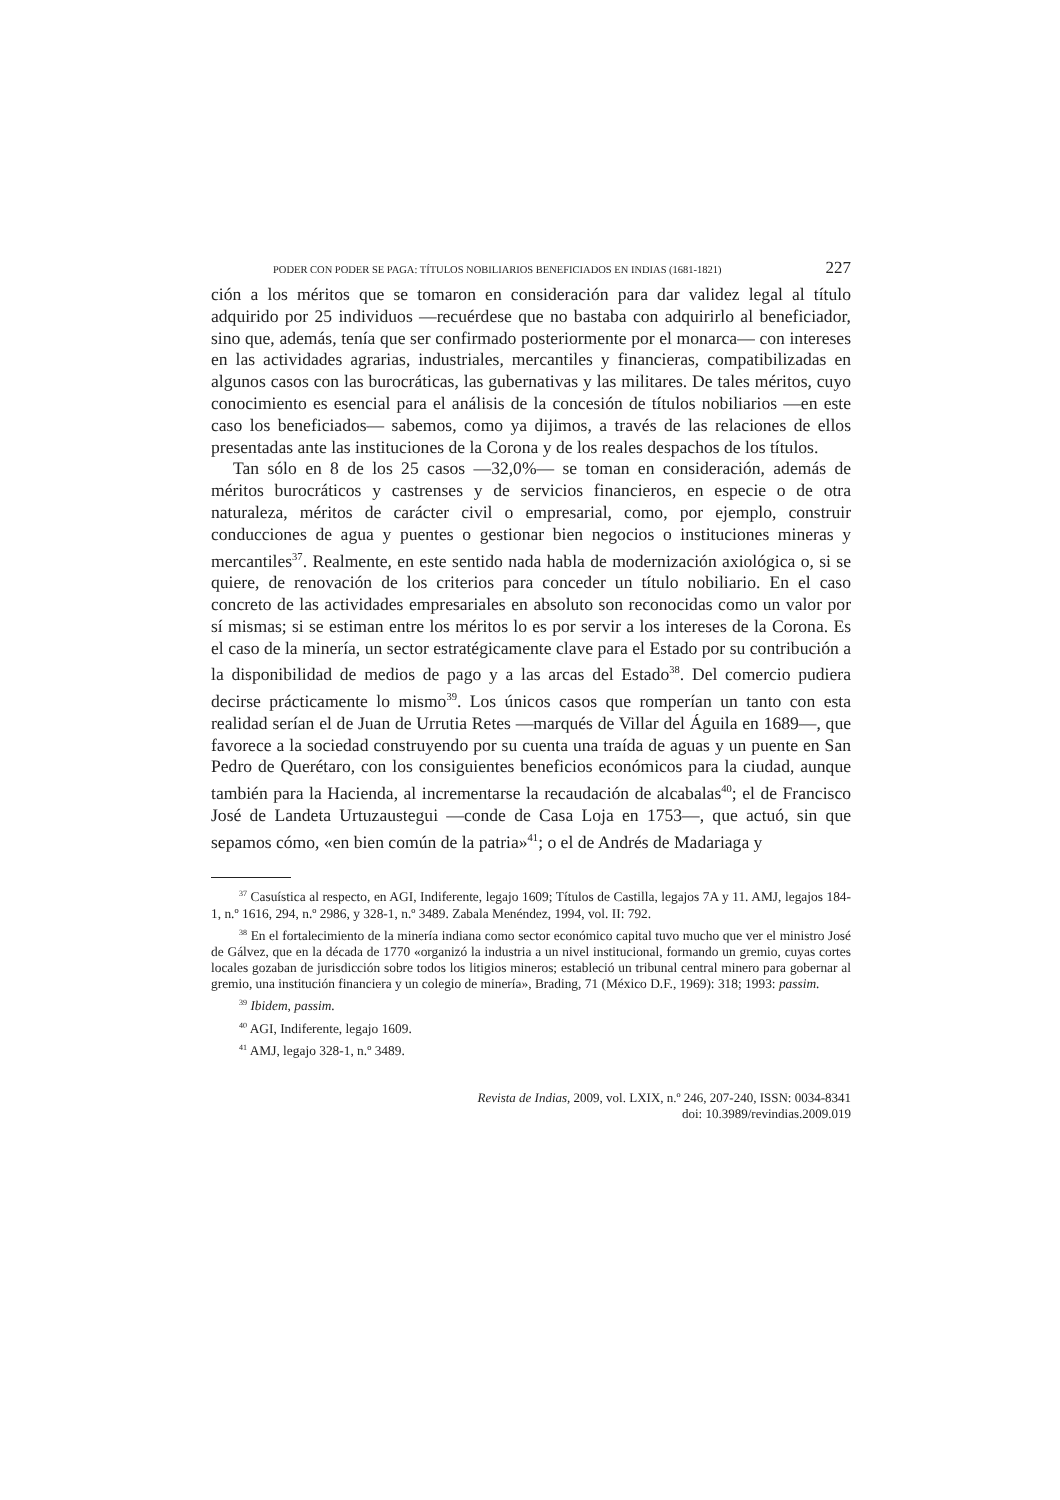PODER CON PODER SE PAGA: TÍTULOS NOBILIARIOS BENEFICIADOS EN INDIAS (1681-1821) 227
ción a los méritos que se tomaron en consideración para dar validez legal al título adquirido por 25 individuos —recuérdese que no bastaba con adquirirlo al beneficiador, sino que, además, tenía que ser confirmado posteriormente por el monarca— con intereses en las actividades agrarias, industriales, mercantiles y financieras, compatibilizadas en algunos casos con las burocráticas, las gubernativas y las militares. De tales méritos, cuyo conocimiento es esencial para el análisis de la concesión de títulos nobiliarios —en este caso los beneficiados— sabemos, como ya dijimos, a través de las relaciones de ellos presentadas ante las instituciones de la Corona y de los reales despachos de los títulos.
Tan sólo en 8 de los 25 casos —32,0%— se toman en consideración, además de méritos burocráticos y castrenses y de servicios financieros, en especie o de otra naturaleza, méritos de carácter civil o empresarial, como, por ejemplo, construir conducciones de agua y puentes o gestionar bien negocios o instituciones mineras y mercantiles<sup>37</sup>. Realmente, en este sentido nada habla de modernización axiológica o, si se quiere, de renovación de los criterios para conceder un título nobiliario. En el caso concreto de las actividades empresariales en absoluto son reconocidas como un valor por sí mismas; si se estiman entre los méritos lo es por servir a los intereses de la Corona. Es el caso de la minería, un sector estratégicamente clave para el Estado por su contribución a la disponibilidad de medios de pago y a las arcas del Estado<sup>38</sup>. Del comercio pudiera decirse prácticamente lo mismo<sup>39</sup>. Los únicos casos que romperían un tanto con esta realidad serían el de Juan de Urrutia Retes —marqués de Villar del Águila en 1689—, que favorece a la sociedad construyendo por su cuenta una traída de aguas y un puente en San Pedro de Querétaro, con los consiguientes beneficios económicos para la ciudad, aunque también para la Hacienda, al incrementarse la recaudación de alcabalas<sup>40</sup>; el de Francisco José de Landeta Urtuzaustegui —conde de Casa Loja en 1753—, que actuó, sin que sepamos cómo, «en bien común de la patria»<sup>41</sup>; o el de Andrés de Madariaga y
<sup>37</sup> Casuística al respecto, en AGI, Indiferente, legajo 1609; Títulos de Castilla, legajos 7A y 11. AMJ, legajos 184-1, n.º 1616, 294, n.º 2986, y 328-1, n.º 3489. Zabala Menéndez, 1994, vol. II: 792.
<sup>38</sup> En el fortalecimiento de la minería indiana como sector económico capital tuvo mucho que ver el ministro José de Gálvez, que en la década de 1770 «organizó la industria a un nivel institucional, formando un gremio, cuyas cortes locales gozaban de jurisdicción sobre todos los litigios mineros; estableció un tribunal central minero para gobernar al gremio, una institución financiera y un colegio de minería», Brading, 71 (México D.F., 1969): 318; 1993: passim.
<sup>39</sup> Ibidem, passim.
<sup>40</sup> AGI, Indiferente, legajo 1609.
<sup>41</sup> AMJ, legajo 328-1, n.º 3489.
Revista de Indias, 2009, vol. LXIX, n.º 246, 207-240, ISSN: 0034-8341
doi: 10.3989/revindias.2009.019